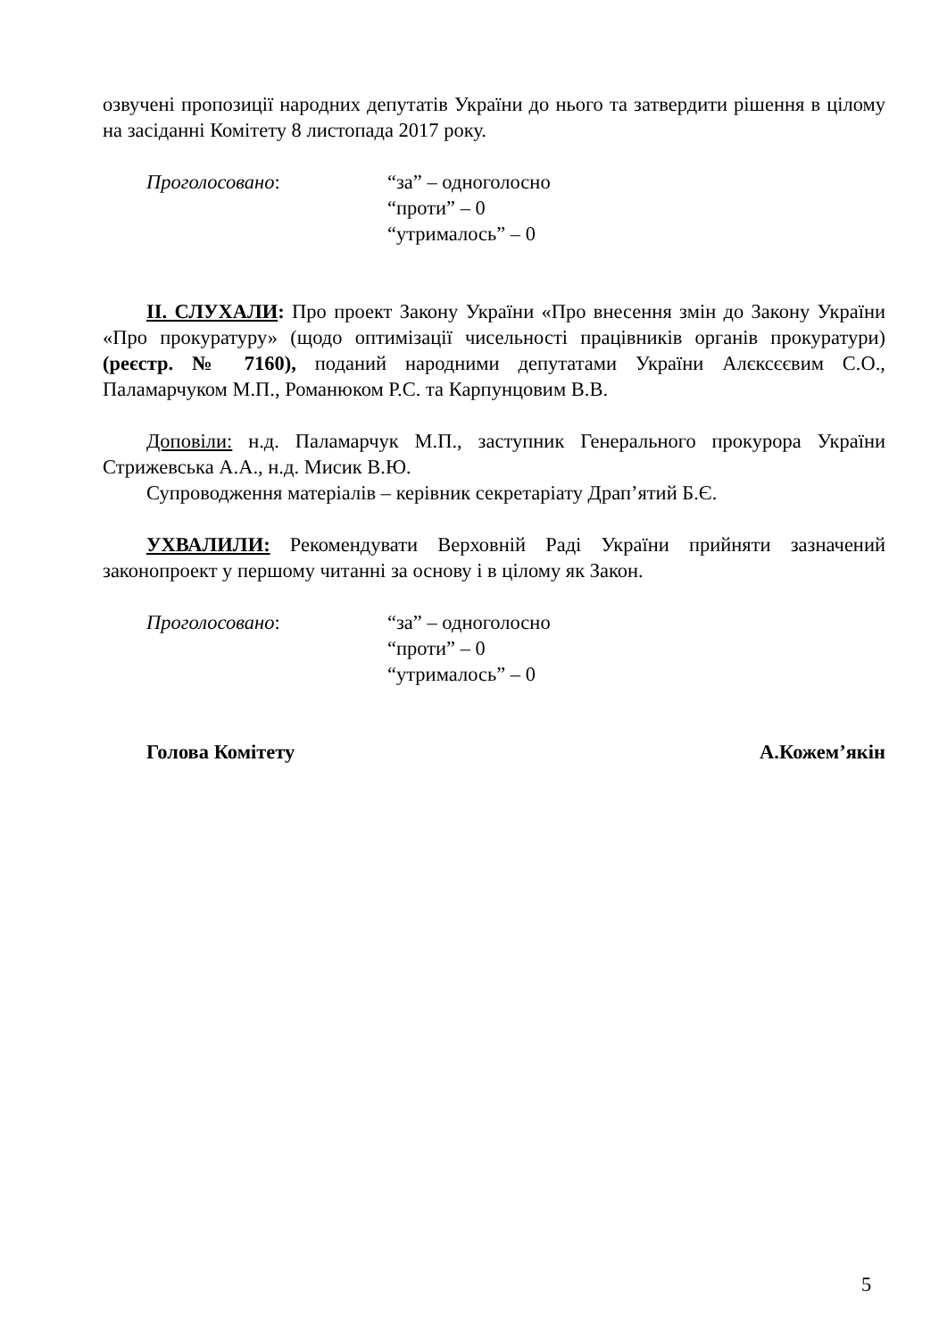озвучені пропозиції народних депутатів України до нього та затвердити рішення в цілому на засіданні Комітету 8 листопада 2017 року.
Проголосовано: “за” – одноголосно
“проти” – 0
“утрималось” – 0
ІІ. СЛУХАЛИ: Про проект Закону України «Про внесення змін до Закону України «Про прокуратуру» (щодо оптимізації чисельності працівників органів прокуратури) (реєстр. № 7160), поданий народними депутатами України Алєксєєвим С.О., Паламарчуком М.П., Романюком Р.С. та Карпунцовим В.В.
Доповіли: н.д. Паламарчук М.П., заступник Генерального прокурора України Стрижевська А.А., н.д. Мисик В.Ю.
Супроводження матеріалів – керівник секретаріату Драп’ятий Б.Є.
УХВАЛИЛИ: Рекомендувати Верховній Раді України прийняти зазначений законопроект у першому читанні за основу і в цілому як Закон.
Проголосовано: “за” – одноголосно
“проти” – 0
“утрималось” – 0
Голова Комітету А.Кожем’якін
5